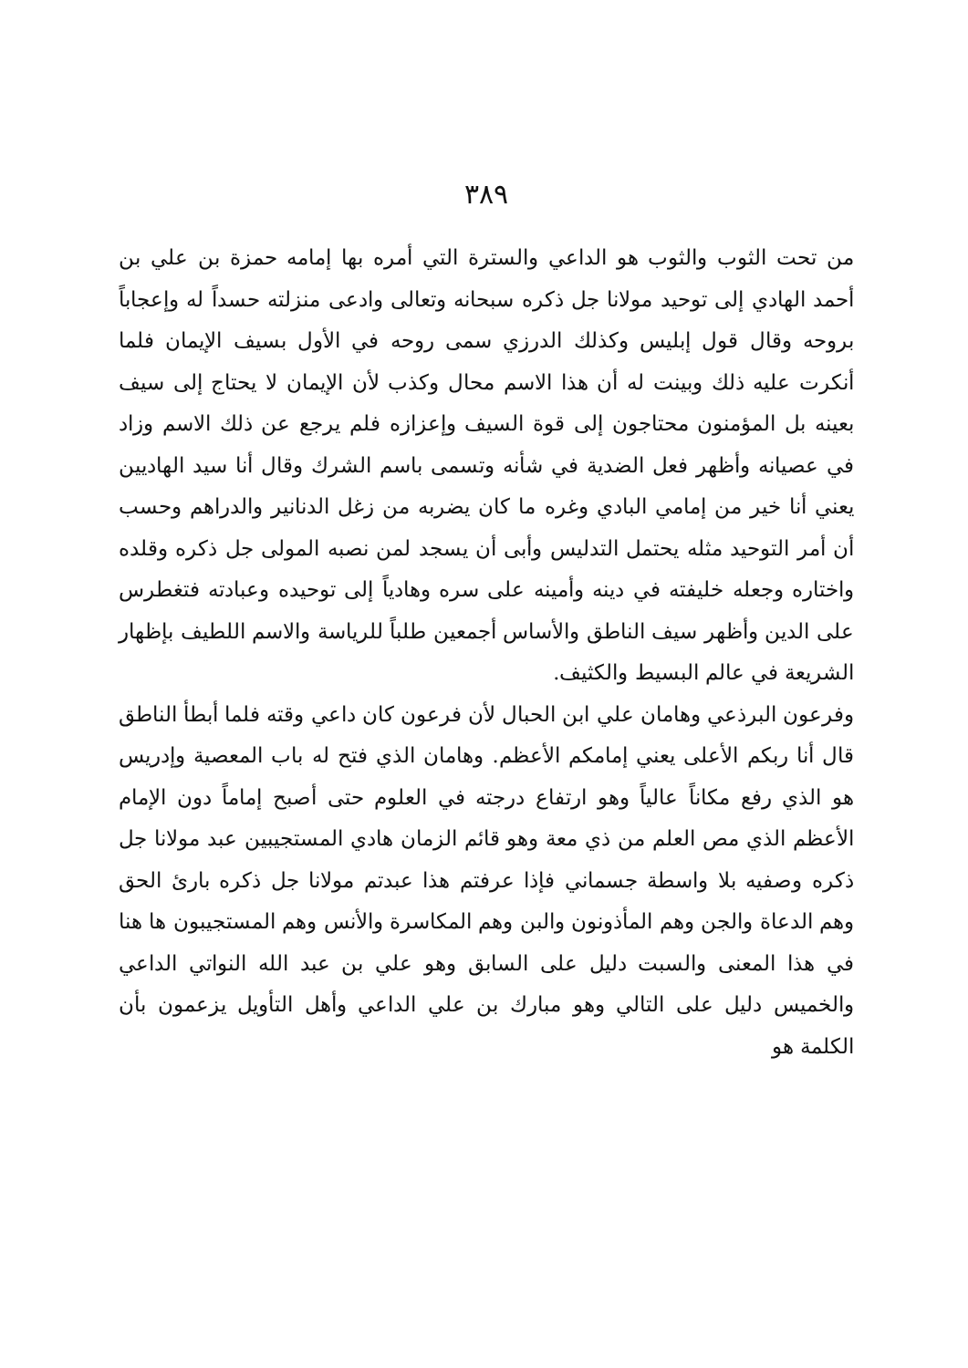٣٨٩
من تحت الثوب والثوب هو الداعي والسترة التي أمره بها إمامه حمزة بن علي بن أحمد الهادي إلى توحيد مولانا جل ذكره سبحانه وتعالى وادعى منزلته حسداً له وإعجاباً بروحه وقال قول إبليس وكذلك الدرزي سمى روحه في الأول بسيف الإيمان فلما أنكرت عليه ذلك وبينت له أن هذا الاسم محال وكذب لأن الإيمان لا يحتاج إلى سيف بعينه بل المؤمنون محتاجون إلى قوة السيف وإعزازه فلم يرجع عن ذلك الاسم وزاد في عصيانه وأظهر فعل الضدية في شأنه وتسمى باسم الشرك وقال أنا سيد الهاديين يعني أنا خير من إمامي البادي وغره ما كان يضربه من زغل الدنانير والدراهم وحسب أن أمر التوحيد مثله يحتمل التدليس وأبى أن يسجد لمن نصبه المولى جل ذكره وقلده واختاره وجعله خليفته في دينه وأمينه على سره وهادياً إلى توحيده وعبادته فتغطرس على الدين وأظهر سيف الناطق والأساس أجمعين طلباً للرياسة والاسم اللطيف بإظهار الشريعة في عالم البسيط والكثيف.
وفرعون البرذعي وهامان علي ابن الحبال لأن فرعون كان داعي وقته فلما أبطأ الناطق قال أنا ربكم الأعلى يعني إمامكم الأعظم. وهامان الذي فتح له باب المعصية وإدريس هو الذي رفع مكاناً عالياً وهو ارتفاع درجته في العلوم حتى أصبح إماماً دون الإمام الأعظم الذي مص العلم من ذي معة وهو قائم الزمان هادي المستجيبين عبد مولانا جل ذكره وصفيه بلا واسطة جسماني فإذا عرفتم هذا عبدتم مولانا جل ذكره بارئ الحق وهم الدعاة والجن وهم المأذونون والبن وهم المكاسرة والأنس وهم المستجيبون ها هنا في هذا المعنى والسبت دليل على السابق وهو علي بن عبد الله النواتي الداعي والخميس دليل على التالي وهو مبارك بن علي الداعي وأهل التأويل يزعمون بأن الكلمة هو